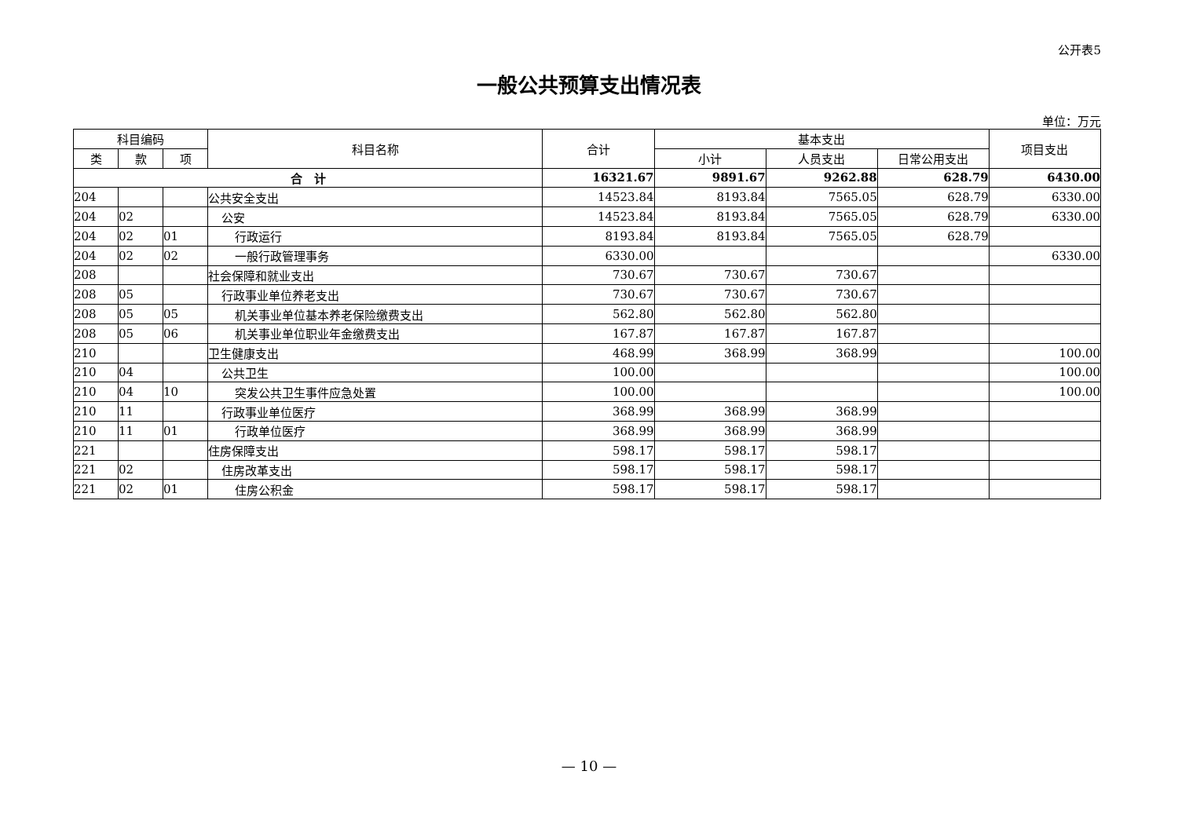公开表5
一般公共预算支出情况表
单位：万元
| 科目编码 | | | 科目名称 | 合计 | 基本支出 | | | 项目支出 |
| --- | --- | --- | --- | --- | --- | --- | --- | --- |
| 类 | 款 | 项 | | | 小计 | 人员支出 | 日常公用支出 | |
| 合 计 | | | | 16321.67 | 9891.67 | 9262.88 | 628.79 | 6430.00 |
| 204 | | | 公共安全支出 | 14523.84 | 8193.84 | 7565.05 | 628.79 | 6330.00 |
| 204 | 02 | | 公安 | 14523.84 | 8193.84 | 7565.05 | 628.79 | 6330.00 |
| 204 | 02 | 01 | 行政运行 | 8193.84 | 8193.84 | 7565.05 | 628.79 | |
| 204 | 02 | 02 | 一般行政管理事务 | 6330.00 | | | | 6330.00 |
| 208 | | | 社会保障和就业支出 | 730.67 | 730.67 | 730.67 | | |
| 208 | 05 | | 行政事业单位养老支出 | 730.67 | 730.67 | 730.67 | | |
| 208 | 05 | 05 | 机关事业单位基本养老保险缴费支出 | 562.80 | 562.80 | 562.80 | | |
| 208 | 05 | 06 | 机关事业单位职业年金缴费支出 | 167.87 | 167.87 | 167.87 | | |
| 210 | | | 卫生健康支出 | 468.99 | 368.99 | 368.99 | | 100.00 |
| 210 | 04 | | 公共卫生 | 100.00 | | | | 100.00 |
| 210 | 04 | 10 | 突发公共卫生事件应急处置 | 100.00 | | | | 100.00 |
| 210 | 11 | | 行政事业单位医疗 | 368.99 | 368.99 | 368.99 | | |
| 210 | 11 | 01 | 行政单位医疗 | 368.99 | 368.99 | 368.99 | | |
| 221 | | | 住房保障支出 | 598.17 | 598.17 | 598.17 | | |
| 221 | 02 | | 住房改革支出 | 598.17 | 598.17 | 598.17 | | |
| 221 | 02 | 01 | 住房公积金 | 598.17 | 598.17 | 598.17 | | |
— 10 —